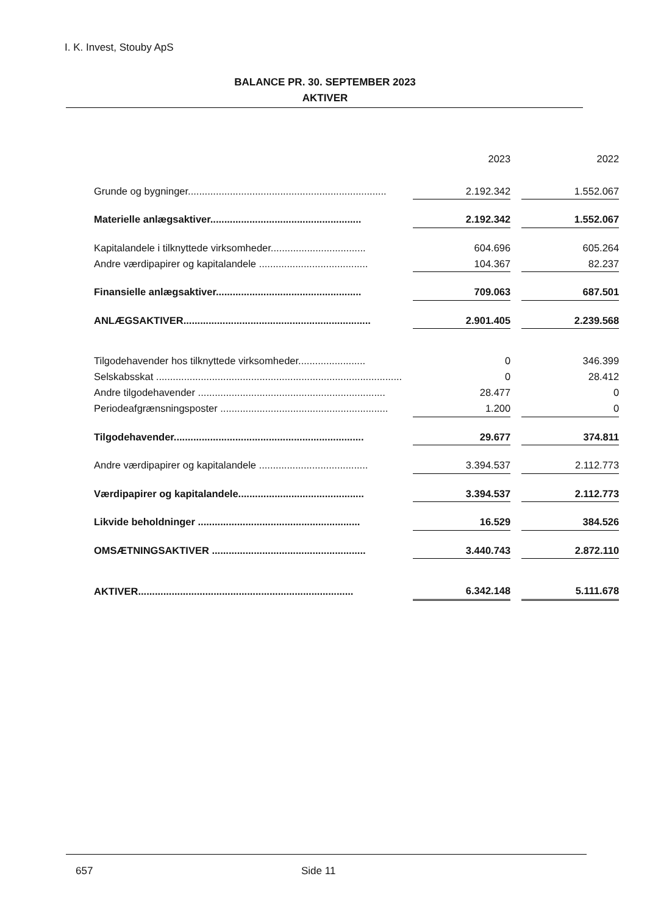I. K. Invest, Stouby ApS
BALANCE PR. 30. SEPTEMBER 2023
AKTIVER
| | | 2023 | | 2022 |
| --- | --- | --- | --- | --- |
| Grunde og bygninger....................................................................... | | 2.192.342 | | 1.552.067 |
| Materielle anlægsaktiver...................................................... | | 2.192.342 | | 1.552.067 |
| Kapitalandele i tilknyttede virksomheder.................................. | | 604.696 | | 605.264 |
| Andre værdipapirer og kapitalandele ....................................... | | 104.367 | | 82.237 |
| Finansielle anlægsaktiver.................................................... | | 709.063 | | 687.501 |
| ANLÆGSAKTIVER................................................................... | | 2.901.405 | | 2.239.568 |
| Tilgodehavender hos tilknyttede virksomheder........................ | | 0 | | 346.399 |
| Selskabsskat ........................................................................................ | | 0 | | 28.412 |
| Andre tilgodehavender ................................................................... | | 28.477 | | 0 |
| Periodeafgrænsningsposter ............................................................ | | 1.200 | | 0 |
| Tilgodehavender.................................................................... | | 29.677 | | 374.811 |
| Andre værdipapirer og kapitalandele ....................................... | | 3.394.537 | | 2.112.773 |
| Værdipapirer og kapitalandele............................................. | | 3.394.537 | | 2.112.773 |
| Likvide beholdninger .......................................................... | | 16.529 | | 384.526 |
| OMSÆTNINGSAKTIVER ....................................................... | | 3.440.743 | | 2.872.110 |
| AKTIVER............................................................................. | | 6.342.148 | | 5.111.678 |
657 Side 11